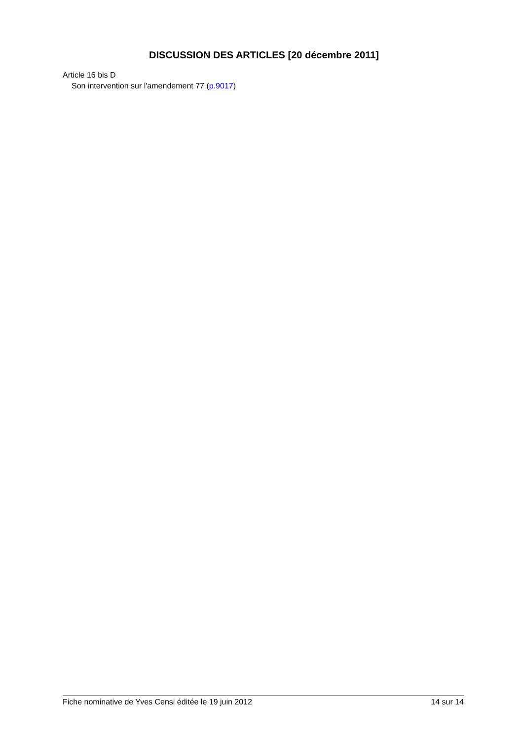DISCUSSION DES ARTICLES [20 décembre 2011]
Article 16 bis D
Son intervention sur l'amendement 77 (p.9017)
Fiche nominative de Yves Censi éditée le 19 juin 2012 14 sur 14